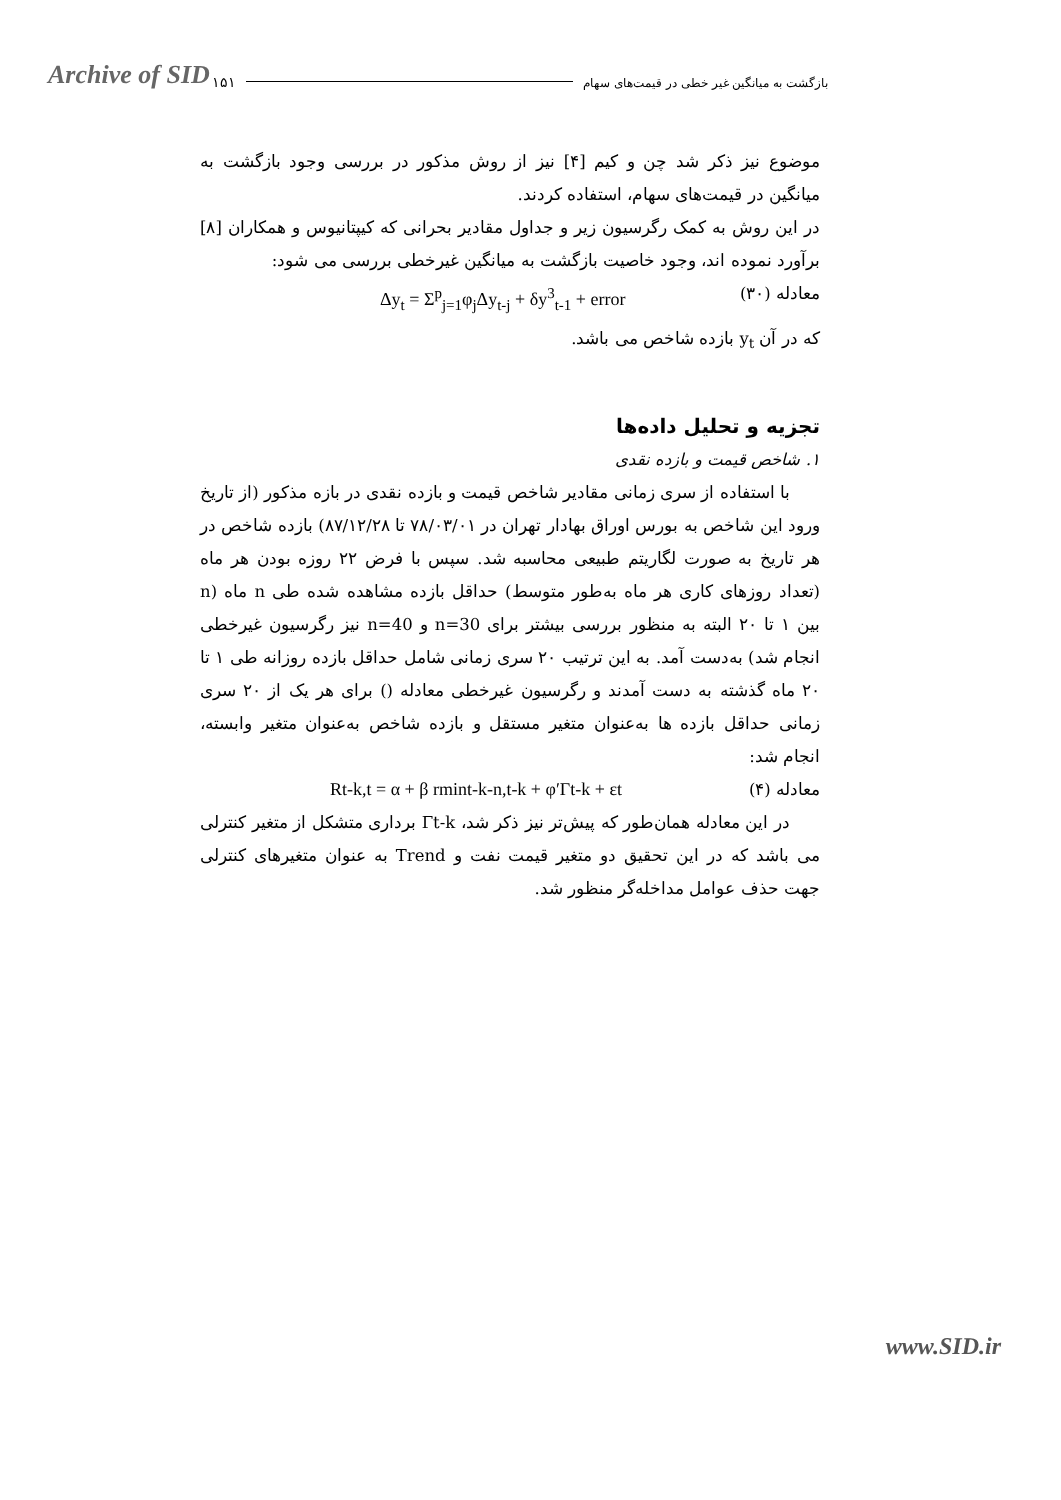Archive of SID ۱۵۱ بازگشت به میانگین غیر خطی در قیمت‌های سهام
موضوع نیز ذکر شد چن و کیم [۴] نیز از روش مذکور در بررسی وجود بازگشت به میانگین در قیمت‌های سهام، استفاده کردند.
در این روش به کمک رگرسیون زیر و جداول مقادیر بحرانی که کیپتانیوس و همکاران [۸] برآورد نموده اند، وجود خاصیت بازگشت به میانگین غیرخطی بررسی می شود:
معادله (۳۰) Δy<sub>t</sub> = Σ<sup>p</sup><sub>j=1</sub>φ<sub>j</sub>Δy<sub>t-j</sub> + δy<sup>3</sup><sub>t-1</sub> + error
که در آن y<sub>t</sub> بازده شاخص می باشد.
تجزیه و تحلیل داده‌ها
۱. شاخص قیمت و بازده نقدی
با استفاده از سری زمانی مقادیر شاخص قیمت و بازده نقدی در بازه مذکور (از تاریخ ورود این شاخص به بورس اوراق بهادار تهران در ۷۸/۰۳/۰۱ تا ۸۷/۱۲/۲۸) بازده شاخص در هر تاریخ به صورت لگاریتم طبیعی محاسبه شد. سپس با فرض ۲۲ روزه بودن هر ماه (تعداد روزهای کاری هر ماه به‌طور متوسط) حداقل بازده مشاهده شده طی n ماه (n بین ۱ تا ۲۰ البته به منظور بررسی بیشتر برای n=30 و n=40 نیز رگرسیون غیرخطی انجام شد) به‌دست آمد. به این ترتیب ۲۰ سری زمانی شامل حداقل بازده روزانه طی ۱ تا ۲۰ ماه گذشته به دست آمدند و رگرسیون غیرخطی معادله () برای هر یک از ۲۰ سری زمانی حداقل بازده ها به‌عنوان متغیر مستقل و بازده شاخص به‌عنوان متغیر وابسته، انجام شد:
معادله (۴) Rt-k,t = α + β rmint-k-n,t-k + φ′Γt-k + εt
در این معادله همان‌طور که پیش‌تر نیز ذکر شد، Γt-k برداری متشکل از متغیر کنترلی می باشد که در این تحقیق دو متغیر قیمت نفت و Trend به عنوان متغیرهای کنترلی جهت حذف عوامل مداخله‌گر منظور شد.
www.SID.ir